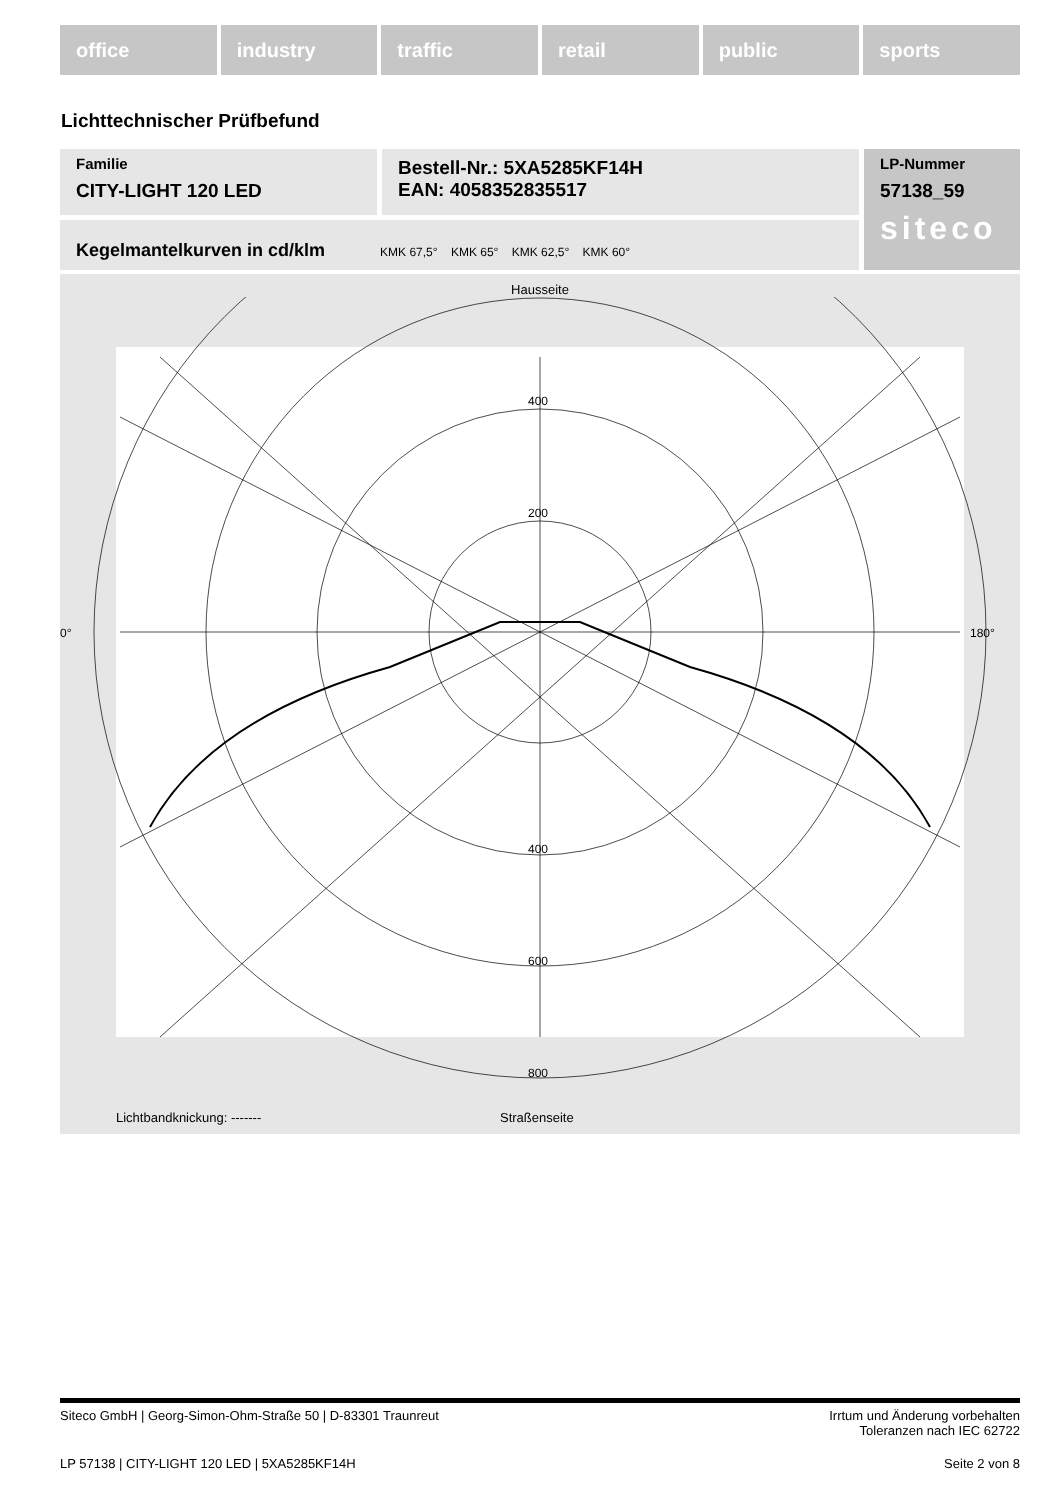office industry traffic retail public sports
Lichttechnischer Prüfbefund
Familie
CITY-LIGHT 120 LED
Bestell-Nr.: 5XA5285KF14H
EAN: 4058352835517
LP-Nummer
57138_59
siteco
Kegelmantelkurven in cd/klm KMK 67,5° KMK 65° KMK 62,5° KMK 60°
Hausseite
400
200
400
600
800
0°
180°
Lichtbandknickung: ------- Straßenseite
Siteco GmbH | Georg-Simon-Ohm-Straße 50 | D-83301 Traunreut Irrtum und Änderung vorbehalten
Toleranzen nach IEC 62722
LP 57138 | CITY-LIGHT 120 LED | 5XA5285KF14H Seite 2 von 8